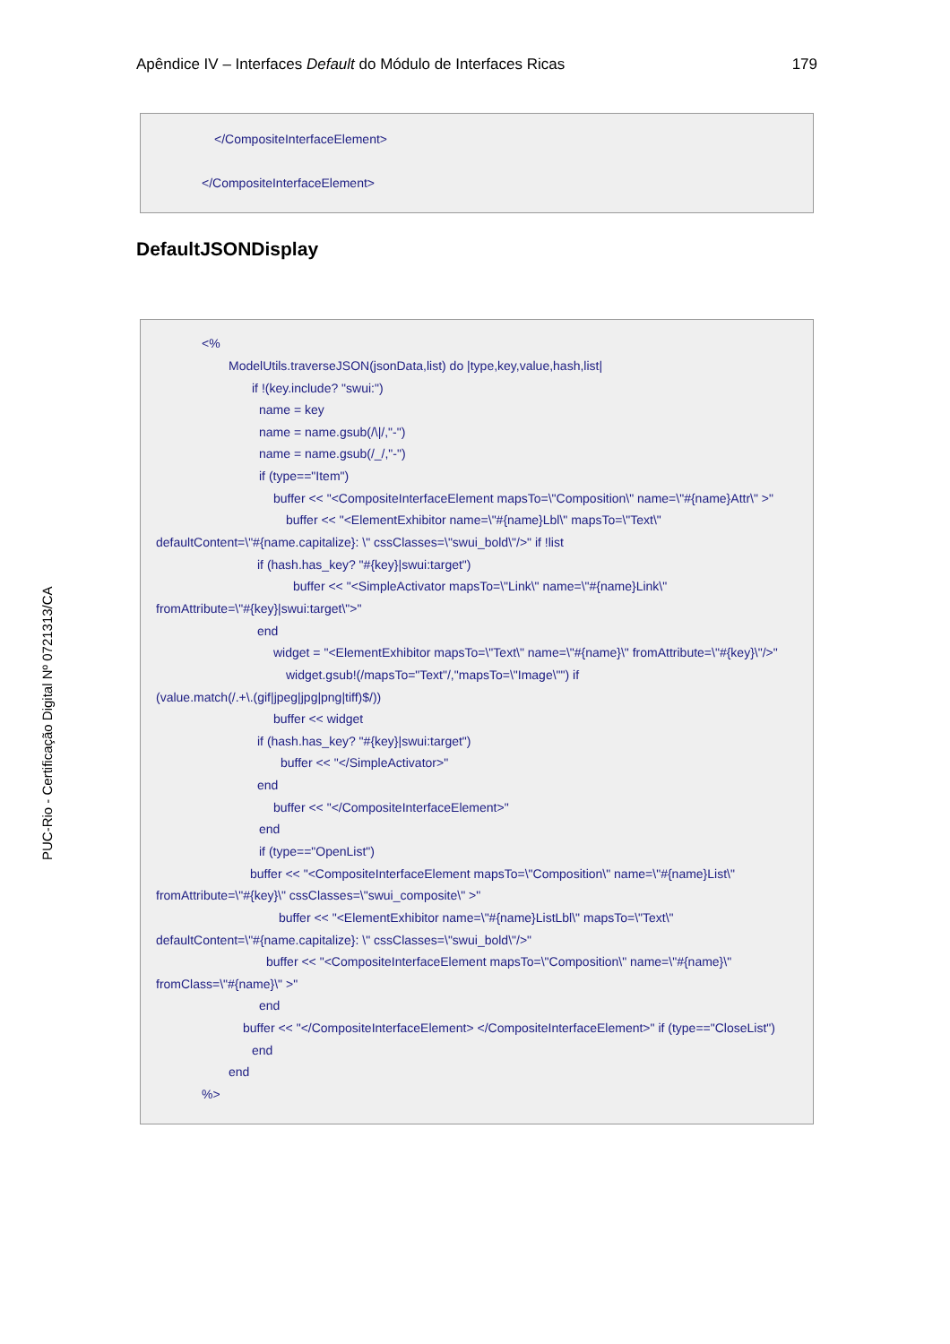Apêndice IV – Interfaces Default do Módulo de Interfaces Ricas 179
</CompositeInterfaceElement>
</CompositeInterfaceElement>
DefaultJSONDisplay
<%
ModelUtils.traverseJSON(jsonData,list) do |type,key,value,hash,list|
if !(key.include? "swui:")
name = key
name = name.gsub(/\|/,"-")
name = name.gsub(/_/,"-")
if (type=="Item")
buffer << "<CompositeInterfaceElement mapsTo=\"Composition\" name=\"#{name}Attr\" >"
buffer << "<ElementExhibitor name=\"#{name}Lbl\" mapsTo=\"Text\"
defaultContent=\"#{name.capitalize}: \" cssClasses=\"swui_bold\"/>" if !list
if (hash.has_key? "#{key}|swui:target")
buffer << "<SimpleActivator mapsTo=\"Link\" name=\"#{name}Link\"
fromAttribute=\"#{key}|swui:target\">"
end
widget = "<ElementExhibitor mapsTo=\"Text\" name=\"#{name}\" fromAttribute=\"#{key}\"/>"
widget.gsub!(/mapsTo="Text"/,"mapsTo=\"Image\"") if
(value.match(/.+\.(gif|jpeg|jpg|png|tiff)$/))
buffer << widget
if (hash.has_key? "#{key}|swui:target")
buffer << "</SimpleActivator>"
end
buffer << "</CompositeInterfaceElement>"
end
if (type=="OpenList")
buffer << "<CompositeInterfaceElement mapsTo=\"Composition\" name=\"#{name}List\"
fromAttribute=\"#{key}\" cssClasses=\"swui_composite\" >"
buffer << "<ElementExhibitor name=\"#{name}ListLbl\" mapsTo=\"Text\"
defaultContent=\"#{name.capitalize}: \" cssClasses=\"swui_bold\"/>"
buffer << "<CompositeInterfaceElement mapsTo=\"Composition\" name=\"#{name}\"
fromClass=\"#{name}\" >"
end
buffer << "</CompositeInterfaceElement> </CompositeInterfaceElement>" if (type=="CloseList")
end
end
%>
PUC-Rio - Certificação Digital Nº 0721313/CA